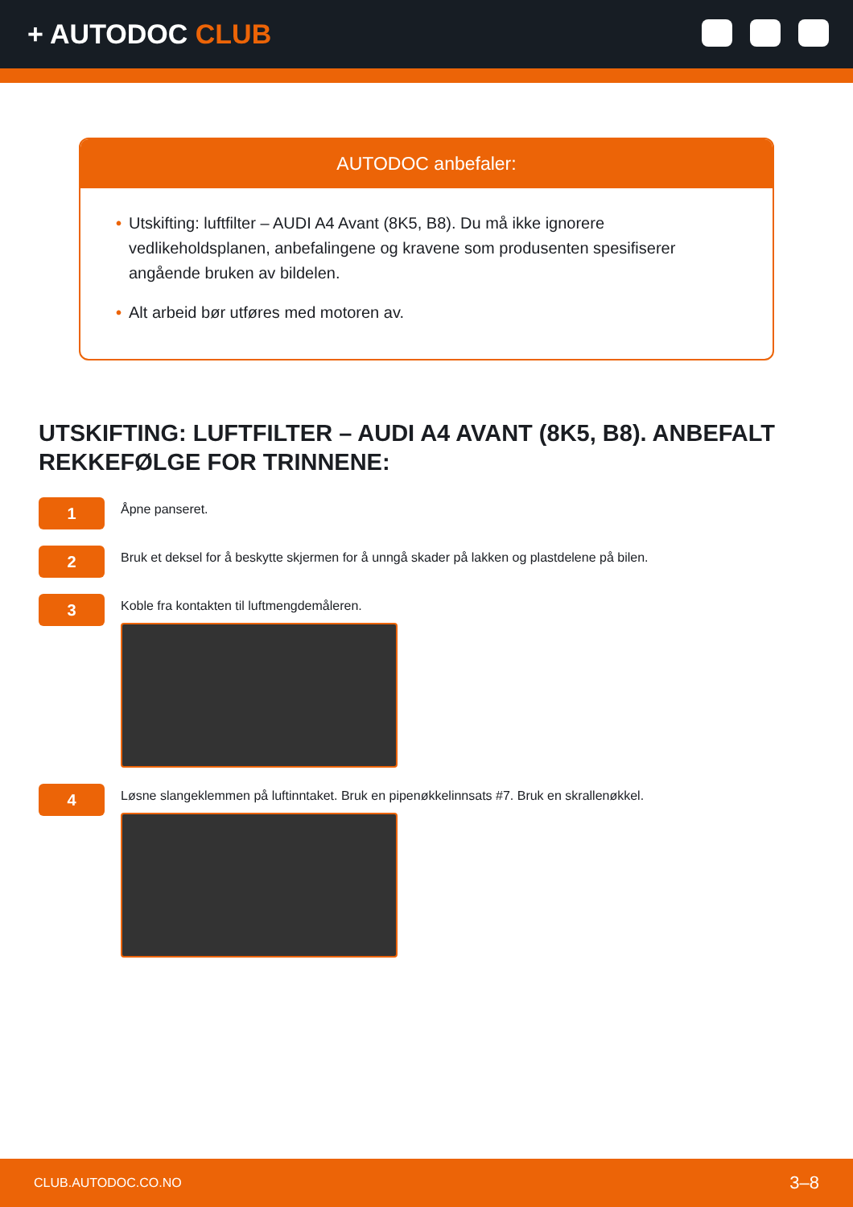+ AUTODOC CLUB
AUTODOC anbefaler:
• Utskifting: luftfilter – AUDI A4 Avant (8K5, B8). Du må ikke ignorere vedlikeholdsplanen, anbefalingene og kravene som produsenten spesifiserer angående bruken av bildelen.
• Alt arbeid bør utføres med motoren av.
UTSKIFTING: LUFTFILTER – AUDI A4 AVANT (8K5, B8). ANBEFALT REKKEFØLGE FOR TRINNENE:
1
Åpne panseret.
2
Bruk et deksel for å beskytte skjermen for å unngå skader på lakken og plastdelene på bilen.
3
Koble fra kontakten til luftmengdemåleren.
4
Løsne slangeklemmen på luftinntaket. Bruk en pipenøkkelinnsats #7. Bruk en skrallenøkkel.
CLUB.AUTODOC.CO.NO 3–8